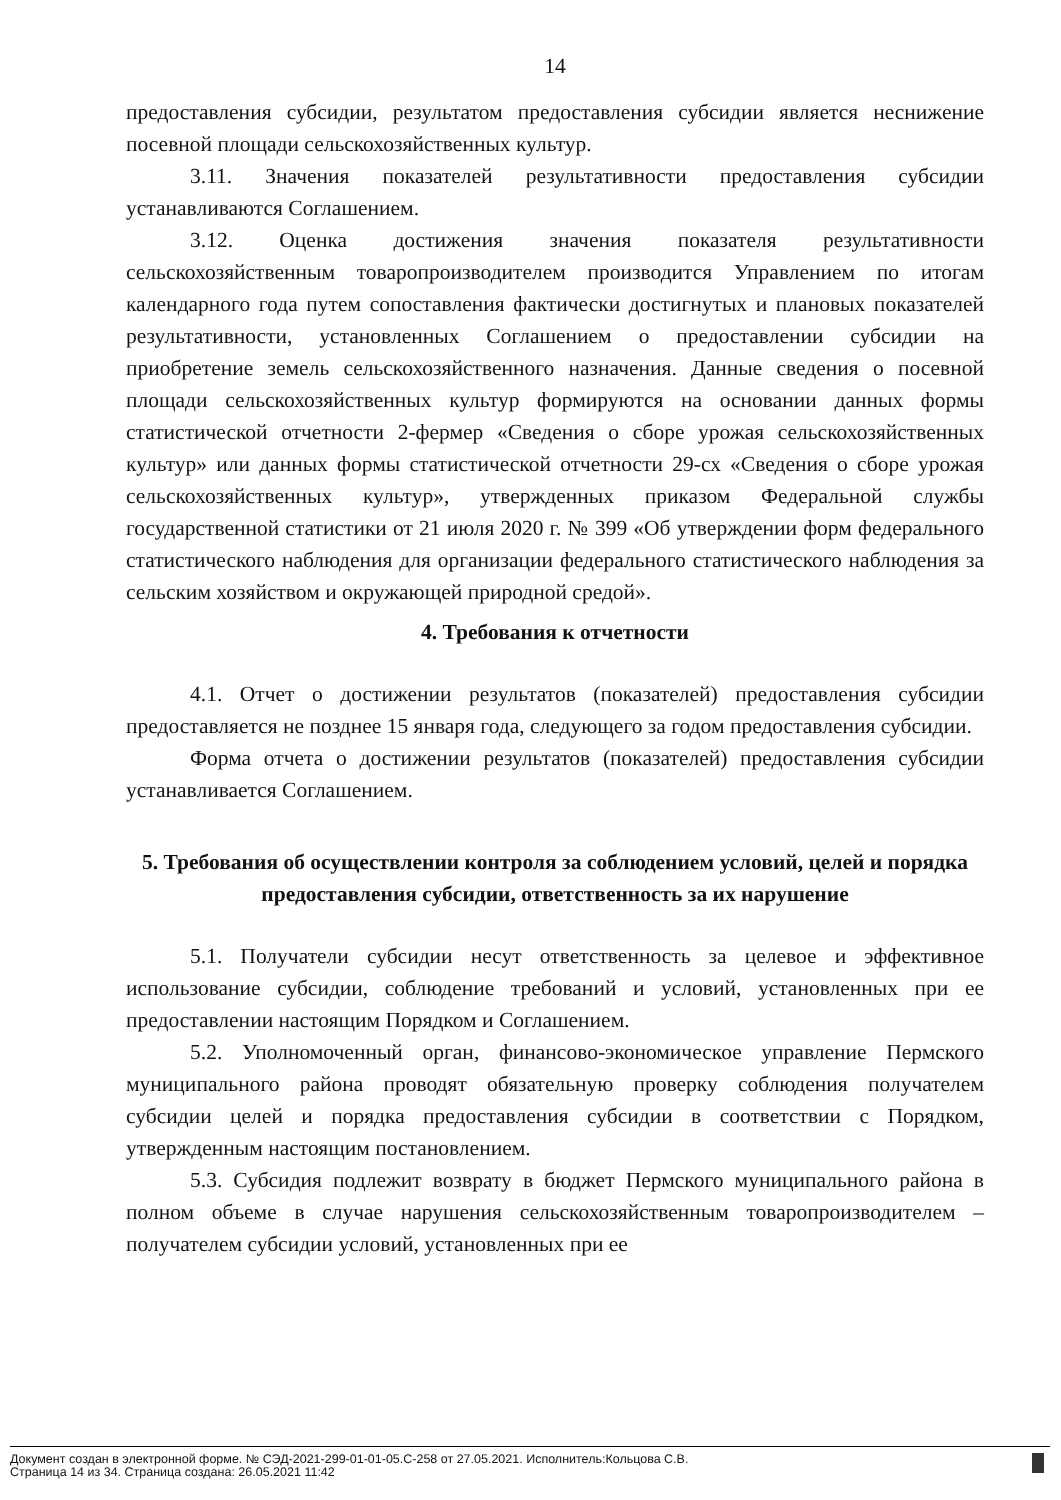14
предоставления субсидии, результатом предоставления субсидии является неснижение посевной площади сельскохозяйственных культур.
3.11. Значения показателей результативности предоставления субсидии устанавливаются Соглашением.
3.12. Оценка достижения значения показателя результативности сельскохозяйственным товаропроизводителем производится Управлением по итогам календарного года путем сопоставления фактически достигнутых и плановых показателей результативности, установленных Соглашением о предоставлении субсидии на приобретение земель сельскохозяйственного назначения. Данные сведения о посевной площади сельскохозяйственных культур формируются на основании данных формы статистической отчетности 2-фермер «Сведения о сборе урожая сельскохозяйственных культур» или данных формы статистической отчетности 29-сх «Сведения о сборе урожая сельскохозяйственных культур», утвержденных приказом Федеральной службы государственной статистики от 21 июля 2020 г. № 399 «Об утверждении форм федерального статистического наблюдения для организации федерального статистического наблюдения за сельским хозяйством и окружающей природной средой».
4. Требования к отчетности
4.1. Отчет о достижении результатов (показателей) предоставления субсидии предоставляется не позднее 15 января года, следующего за годом предоставления субсидии.
Форма отчета о достижении результатов (показателей) предоставления субсидии устанавливается Соглашением.
5. Требования об осуществлении контроля за соблюдением условий, целей и порядка предоставления субсидии, ответственность за их нарушение
5.1. Получатели субсидии несут ответственность за целевое и эффективное использование субсидии, соблюдение требований и условий, установленных при ее предоставлении настоящим Порядком и Соглашением.
5.2. Уполномоченный орган, финансово-экономическое управление Пермского муниципального района проводят обязательную проверку соблюдения получателем субсидии целей и порядка предоставления субсидии в соответствии с Порядком, утвержденным настоящим постановлением.
5.3. Субсидия подлежит возврату в бюджет Пермского муниципального района в полном объеме в случае нарушения сельскохозяйственным товаропроизводителем – получателем субсидии условий, установленных при ее
Документ создан в электронной форме. № СЭД-2021-299-01-01-05.С-258 от 27.05.2021. Исполнитель:Кольцова С.В.
Страница 14 из 34. Страница создана: 26.05.2021 11:42